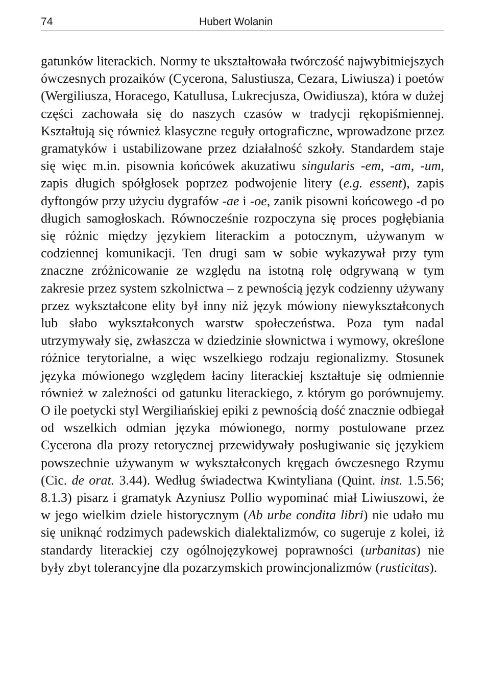74 Hubert Wolanin
gatunków literackich. Normy te ukształtowała twórczość najwybitniejszych ówczesnych prozaików (Cycerona, Salustiusza, Cezara, Liwiusza) i poetów (Wergiliusza, Horacego, Katullusa, Lukrecjusza, Owidiusza), która w dużej części zachowała się do naszych czasów w tradycji rękopiśmiennej. Kształtują się również klasyczne reguły ortograficzne, wprowadzone przez gramatyków i ustabilizowane przez działalność szkoły. Standardem staje się więc m.in. pisownia końcówek akuzatiwu singularis -em, -am, -um, zapis długich spółgłosek poprzez podwojenie litery (e.g. essent), zapis dyftongów przy użyciu dygrafów -ae i -oe, zanik pisowni końcowego -d po długich samogłoskach. Równocześnie rozpoczyna się proces pogłębiania się różnic między językiem literackim a potocznym, używanym w codziennej komunikacji. Ten drugi sam w sobie wykazywał przy tym znaczne zróżnicowanie ze względu na istotną rolę odgrywaną w tym zakresie przez system szkolnictwa – z pewnością język codzienny używany przez wykształcone elity był inny niż język mówiony niewykształconych lub słabo wykształconych warstw społeczeństwa. Poza tym nadal utrzymywały się, zwłaszcza w dziedzinie słownictwa i wymowy, określone różnice terytorialne, a więc wszelkiego rodzaju regionalizmy. Stosunek języka mówionego względem łaciny literackiej kształtuje się odmiennie również w zależności od gatunku literackiego, z którym go porównujemy. O ile poetycki styl Wergiliańskiej epiki z pewnością dość znacznie odbiegał od wszelkich odmian języka mówionego, normy postulowane przez Cycerona dla prozy retorycznej przewidywały posługiwanie się językiem powszechnie używanym w wykształconych kręgach ówczesnego Rzymu (Cic. de orat. 3.44). Według świadectwa Kwintyliana (Quint. inst. 1.5.56; 8.1.3) pisarz i gramatyk Azyniusz Pollio wypominać miał Liwiuszowi, że w jego wielkim dziele historycznym (Ab urbe condita libri) nie udało mu się uniknąć rodzimych padewskich dialektalizmów, co sugeruje z kolei, iż standardy literackiej czy ogólnojęzykowej poprawności (urbanitas) nie były zbyt tolerancyjne dla pozarzymskich prowincjonalizmów (rusticitas).